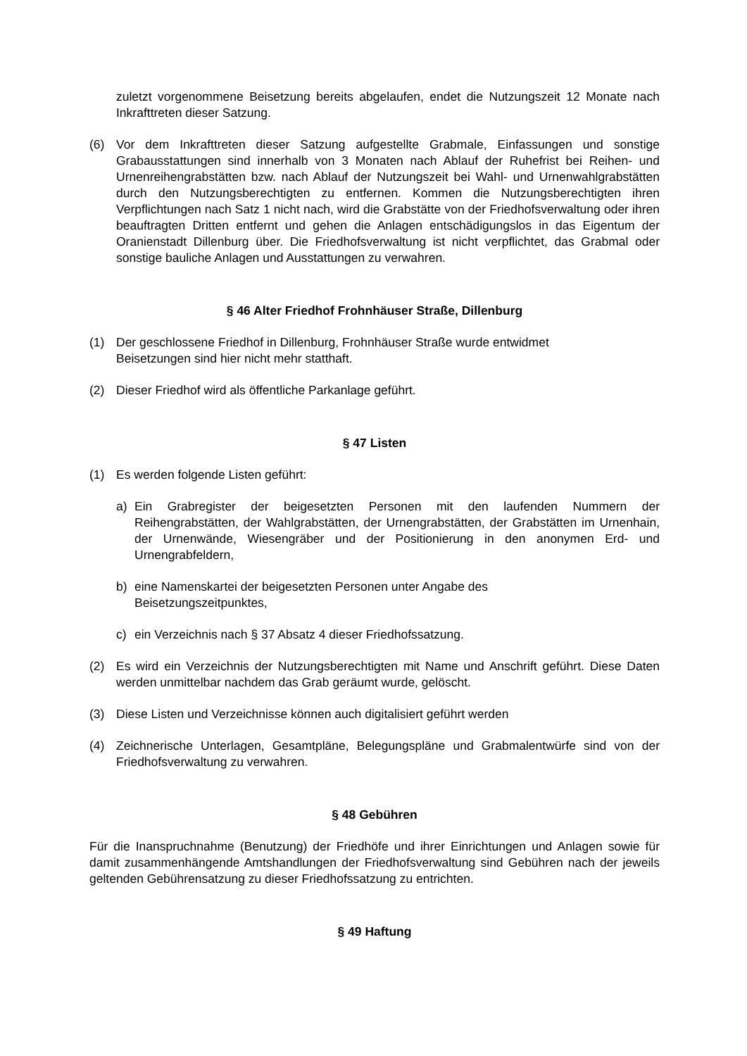zuletzt vorgenommene Beisetzung bereits abgelaufen, endet die Nutzungszeit 12 Monate nach Inkrafttreten dieser Satzung.
(6) Vor dem Inkrafttreten dieser Satzung aufgestellte Grabmale, Einfassungen und sonstige Grabausstattungen sind innerhalb von 3 Monaten nach Ablauf der Ruhefrist bei Reihen- und Urnenreihengrabstätten bzw. nach Ablauf der Nutzungszeit bei Wahl- und Urnenwahlgrabstätten durch den Nutzungsberechtigten zu entfernen. Kommen die Nutzungsberechtigten ihren Verpflichtungen nach Satz 1 nicht nach, wird die Grabstätte von der Friedhofsverwaltung oder ihren beauftragten Dritten entfernt und gehen die Anlagen entschädigungslos in das Eigentum der Oranienstadt Dillenburg über. Die Friedhofsverwaltung ist nicht verpflichtet, das Grabmal oder sonstige bauliche Anlagen und Ausstattungen zu verwahren.
§ 46 Alter Friedhof Frohnhäuser Straße, Dillenburg
(1) Der geschlossene Friedhof in Dillenburg, Frohnhäuser Straße wurde entwidmet
Beisetzungen sind hier nicht mehr statthaft.
(2) Dieser Friedhof wird als öffentliche Parkanlage geführt.
§ 47 Listen
(1) Es werden folgende Listen geführt:
a) Ein Grabregister der beigesetzten Personen mit den laufenden Nummern der Reihengrabstätten, der Wahlgrabstätten, der Urnengrabstätten, der Grabstätten im Urnenhain, der Urnenwände, Wiesengräber und der Positionierung in den anonymen Erd- und Urnengrabfeldern,
b) eine Namenskartei der beigesetzten Personen unter Angabe des
Beisetzungszeitpunktes,
c) ein Verzeichnis nach § 37 Absatz 4 dieser Friedhofssatzung.
(2) Es wird ein Verzeichnis der Nutzungsberechtigten mit Name und Anschrift geführt. Diese Daten werden unmittelbar nachdem das Grab geräumt wurde, gelöscht.
(3) Diese Listen und Verzeichnisse können auch digitalisiert geführt werden
(4) Zeichnerische Unterlagen, Gesamtpläne, Belegungspläne und Grabmalentwürfe sind von der Friedhofsverwaltung zu verwahren.
§ 48 Gebühren
Für die Inanspruchnahme (Benutzung) der Friedhöfe und ihrer Einrichtungen und Anlagen sowie für damit zusammenhängende Amtshandlungen der Friedhofsverwaltung sind Gebühren nach der jeweils geltenden Gebührensatzung zu dieser Friedhofssatzung zu entrichten.
§ 49 Haftung